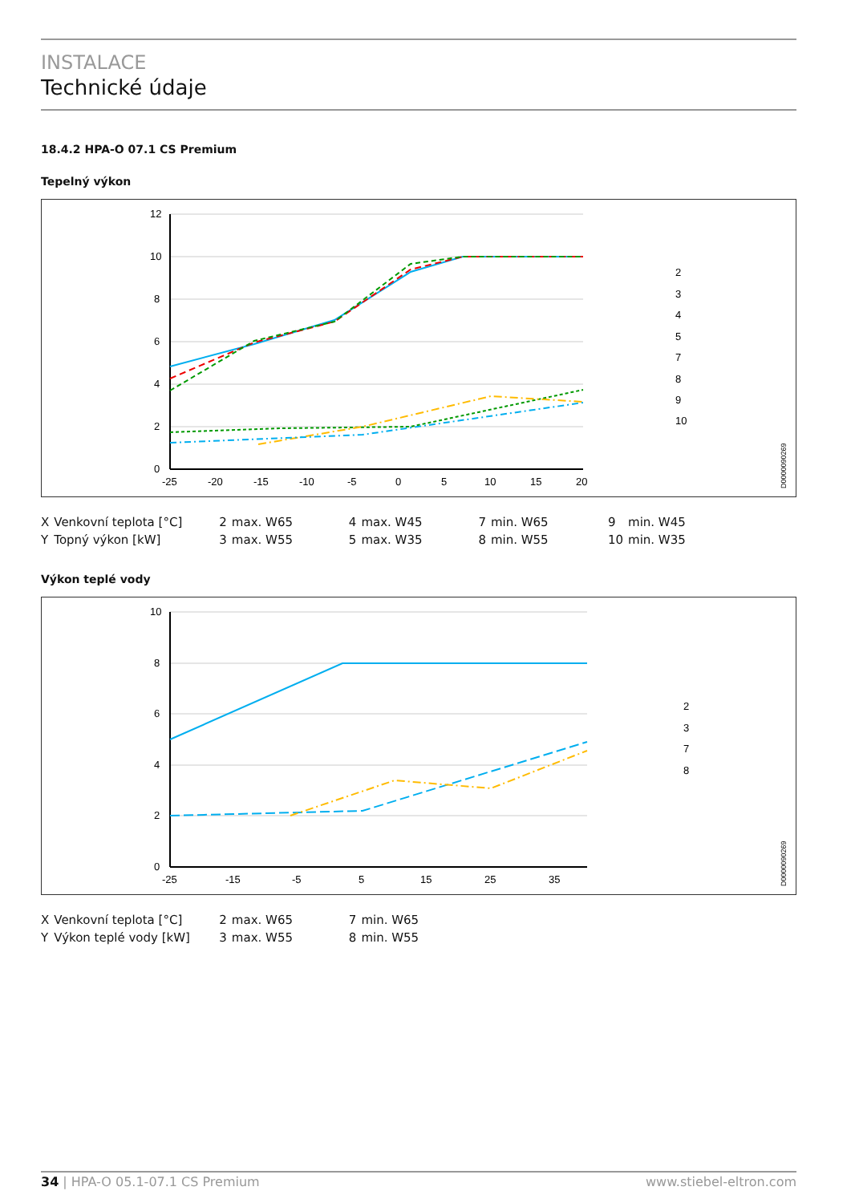INSTALACE
Technické údaje
18.4.2 HPA-O 07.1 CS Premium
Tepelný výkon
12
10
8
6
4
2
0
-25
-20
-15
-10
-5
0
5
10
15
20
2
3
4
5
7
8
9
10
D0000090269
| X | Venkovní teplota [°C] | 2 | max. W65 | 4 | max. W45 | 7 | min. W65 | 9 | min. W45 |
| Y | Topný výkon [kW] | 3 | max. W55 | 5 | max. W35 | 8 | min. W55 | 10 | min. W35 |
Výkon teplé vody
10
8
6
4
2
0
-25
-15
-5
5
15
25
35
2
3
7
8
D0000090269
| X | Venkovní teplota [°C] | 2 | max. W65 | 7 | min. W65 |
| Y | Výkon teplé vody [kW] | 3 | max. W55 | 8 | min. W55 |
34 | HPA-O 05.1-07.1 CS Premium www.stiebel-eltron.com